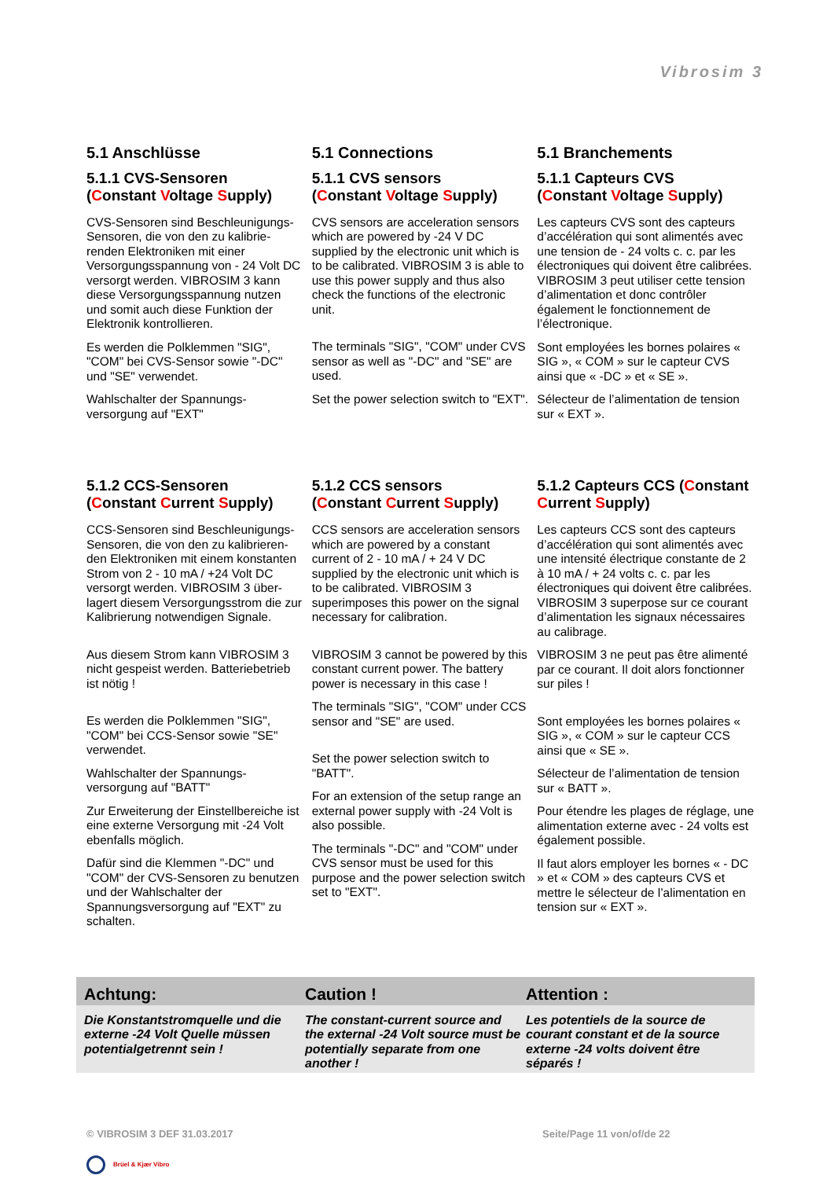Vibrosim 3
5.1 Anschlüsse
5.1.1 CVS-Sensoren
(Constant Voltage Supply)
CVS-Sensoren sind Beschleunigungs-Sensoren, die von den zu kalibrie-renden Elektroniken mit einer Versorgungsspannung von - 24 Volt DC versorgt werden. VIBROSIM 3 kann diese Versorgungsspannung nutzen und somit auch diese Funktion der Elektronik kontrollieren.
Es werden die Polklemmen "SIG", "COM" bei CVS-Sensor sowie "-DC" und "SE" verwendet.
Wahlschalter der Spannungs-versorgung auf "EXT"
5.1 Connections
5.1.1 CVS sensors
(Constant Voltage Supply)
CVS sensors are acceleration sensors which are powered by -24 V DC supplied by the electronic unit which is to be calibrated. VIBROSIM 3 is able to use this power supply and thus also check the functions of the electronic unit.
The terminals "SIG", "COM" under CVS sensor as well as "-DC" and "SE" are used.
Set the power selection switch to "EXT".
5.1 Branchements
5.1.1 Capteurs CVS
(Constant Voltage Supply)
Les capteurs CVS sont des capteurs d’accélération qui sont alimentés avec une tension de - 24 volts c. c. par les électroniques qui doivent être calibrées. VIBROSIM 3 peut utiliser cette tension d’alimentation et donc contrôler également le fonctionnement de l’électronique.
Sont employées les bornes polaires « SIG », « COM » sur le capteur CVS ainsi que « -DC » et « SE ».
Sélecteur de l’alimentation de tension sur « EXT ».
5.1.2 CCS-Sensoren
(Constant Current Supply)
CCS-Sensoren sind Beschleunigungs-Sensoren, die von den zu kalibrieren-den Elektroniken mit einem konstanten Strom von 2 - 10 mA / +24 Volt DC versorgt werden. VIBROSIM 3 über-lagert diesem Versorgungsstrom die zur Kalibrierung notwendigen Signale.
Aus diesem Strom kann VIBROSIM 3 nicht gespeist werden. Batteriebetrieb ist nötig !
Es werden die Polklemmen "SIG", "COM" bei CCS-Sensor sowie "SE" verwendet.
Wahlschalter der Spannungs-versorgung auf "BATT"
Zur Erweiterung der Einstellbereiche ist eine externe Versorgung mit -24 Volt ebenfalls möglich.
Dafür sind die Klemmen "-DC" und "COM" der CVS-Sensoren zu benutzen und der Wahlschalter der Spannungsversorgung auf "EXT" zu schalten.
5.1.2 CCS sensors
(Constant Current Supply)
CCS sensors are acceleration sensors which are powered by a constant current of 2 - 10 mA / + 24 V DC supplied by the electronic unit which is to be calibrated. VIBROSIM 3 superimposes this power on the signal necessary for calibration.
VIBROSIM 3 cannot be powered by this constant current power. The battery power is necessary in this case !
The terminals "SIG", "COM" under CCS sensor and "SE" are used.
Set the power selection switch to "BATT".
For an extension of the setup range an external power supply with -24 Volt is also possible.
The terminals "-DC" and "COM" under CVS sensor must be used for this purpose and the power selection switch set to "EXT".
5.1.2 Capteurs CCS (Constant Current Supply)
Les capteurs CCS sont des capteurs d’accélération qui sont alimentés avec une intensité électrique constante de 2 à 10 mA / + 24 volts c. c. par les électroniques qui doivent être calibrées. VIBROSIM 3 superpose sur ce courant d’alimentation les signaux nécessaires au calibrage.
VIBROSIM 3 ne peut pas être alimenté par ce courant. Il doit alors fonctionner sur piles !
Sont employées les bornes polaires « SIG », « COM » sur le capteur CCS ainsi que « SE ».
Sélecteur de l’alimentation de tension sur « BATT ».
Pour étendre les plages de réglage, une alimentation externe avec - 24 volts est également possible.
Il faut alors employer les bornes « - DC » et « COM » des capteurs CVS et mettre le sélecteur de l’alimentation en tension sur « EXT ».
Achtung: Caution ! Attention :
Die Konstantstromquelle und die externe -24 Volt Quelle müssen potentialgetrennt sein !
The constant-current source and the external -24 Volt source must be potentially separate from one another !
Les potentiels de la source de courant constant et de la source externe -24 volts doivent être séparés !
© VIBROSIM 3 DEF 31.03.2017 Seite/Page 11 von/of/de 22
Brüel & Kjær Vibro